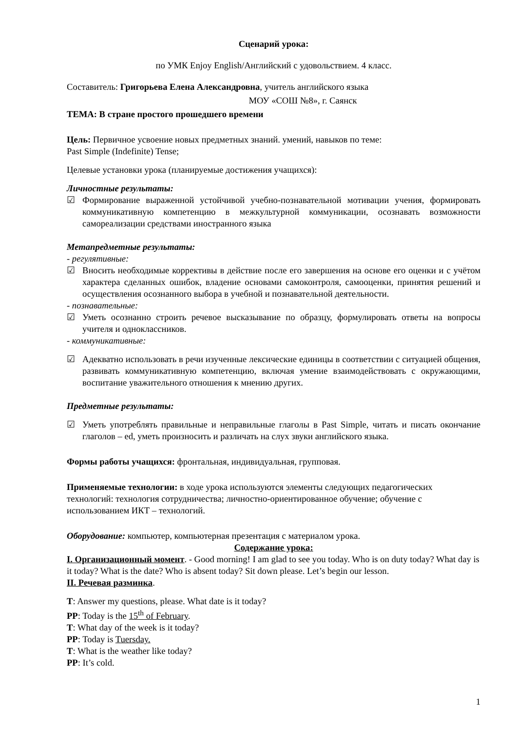Сценарий урока:
по УМК Enjoy English/Английский с удовольствием. 4 класс.
Составитель: Григорьева Елена Александровна, учитель английского языка
МОУ «СОШ №8», г. Саянск
ТЕМА: В стране простого прошедшего времени
Цель: Первичное усвоение новых предметных знаний. умений, навыков по теме:
Past Simple (Indefinite) Tense;
Целевые установки урока (планируемые достижения учащихся):
Личностные результаты:
☑ Формирование выраженной устойчивой учебно-познавательной мотивации учения, формировать коммуникативную компетенцию в межкультурной коммуникации, осознавать возможности самореализации средствами иностранного языка
Метапредметные результаты:
- регулятивные:
☑ Вносить необходимые коррективы в действие после его завершения на основе его оценки и с учётом характера сделанных ошибок, владение основами самоконтроля, самооценки, принятия решений и осуществления осознанного выбора в учебной и познавательной деятельности.
- познавательные:
☑ Уметь осознанно строить речевое высказывание по образцу, формулировать ответы на вопросы учителя и одноклассников.
- коммуникативные:
☑ Адекватно использовать в речи изученные лексические единицы в соответствии с ситуацией общения, развивать коммуникативную компетенцию, включая умение взаимодействовать с окружающими, воспитание уважительного отношения к мнению других.
Предметные результаты:
☑ Уметь употреблять правильные и неправильные глаголы в Past Simple, читать и писать окончание глаголов – ed, уметь произносить и различать на слух звуки английского языка.
Формы работы учащихся: фронтальная, индивидуальная, групповая.
Применяемые технологии: в ходе урока используются элементы следующих педагогических технологий: технология сотрудничества; личностно-ориентированное обучение; обучение с использованием ИКТ – технологий.
Оборудование: компьютер, компьютерная презентация с материалом урока.
Содержание урока:
I. Организационный момент. - Good morning! I am glad to see you today. Who is on duty today? What day is it today? What is the date? Who is absent today? Sit down please. Let’s begin our lesson.
II. Речевая разминка.
T: Answer my questions, please. What date is it today?
PP: Today is the 15<sup>th</sup> of February.
T: What day of the week is it today?
PP: Today is Tuersday.
T: What is the weather like today?
PP: It’s cold.
1